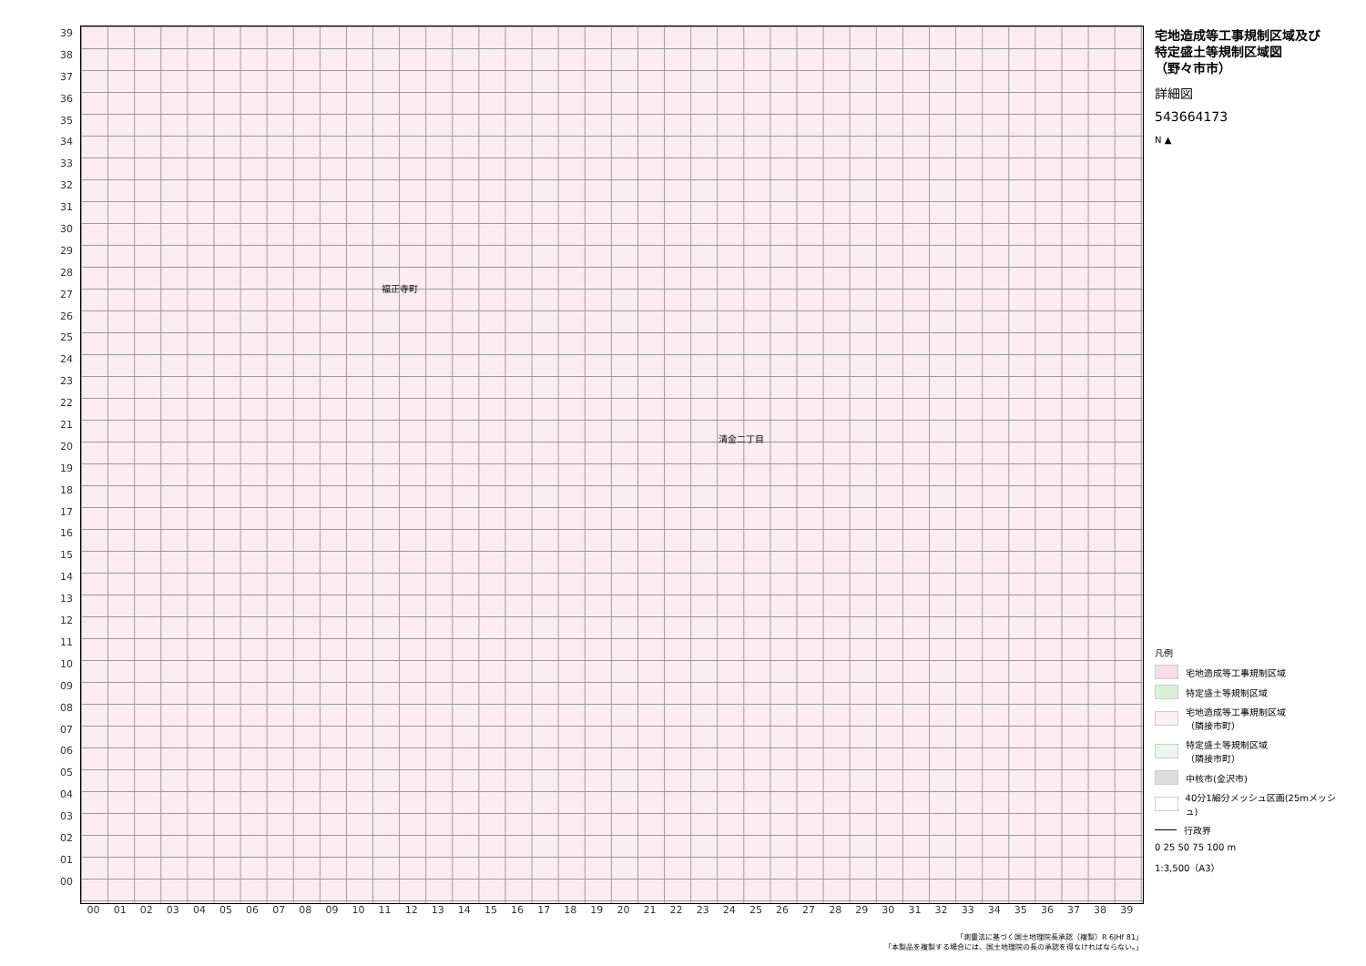39
38
37
36
35
34
33
32
31
30
29
28
27
26
25
24
23
22
21
20
19
18
17
16
15
14
13
12
11
10
09
08
07
06
05
04
03
02
01
00
福正寺町
清金二丁目
宅地造成等工事規制区域及び
特定盛土等規制区域図
（野々市市）
詳細図
543664173
N ▲
凡例
宅地造成等工事規制区域
特定盛土等規制区域
宅地造成等工事規制区域
（隣接市町）
特定盛土等規制区域
（隣接市町）
中核市(金沢市)
40分1細分メッシュ区画(25mメッシュ)
行政界
0 25 50 75 100 m
1:3,500（A3）
00 01 02 03 04 05 06 07 08 09 10 11 12 13 14 15 16 17 18 19 20 21 22 23 24 25 26 27 28 29 30 31 32 33 34 35 36 37 38 39
「測量法に基づく国土地理院長承認（複製）R 6JHf 81」
「本製品を複製する場合には、国土地理院の長の承認を得なければならない。」